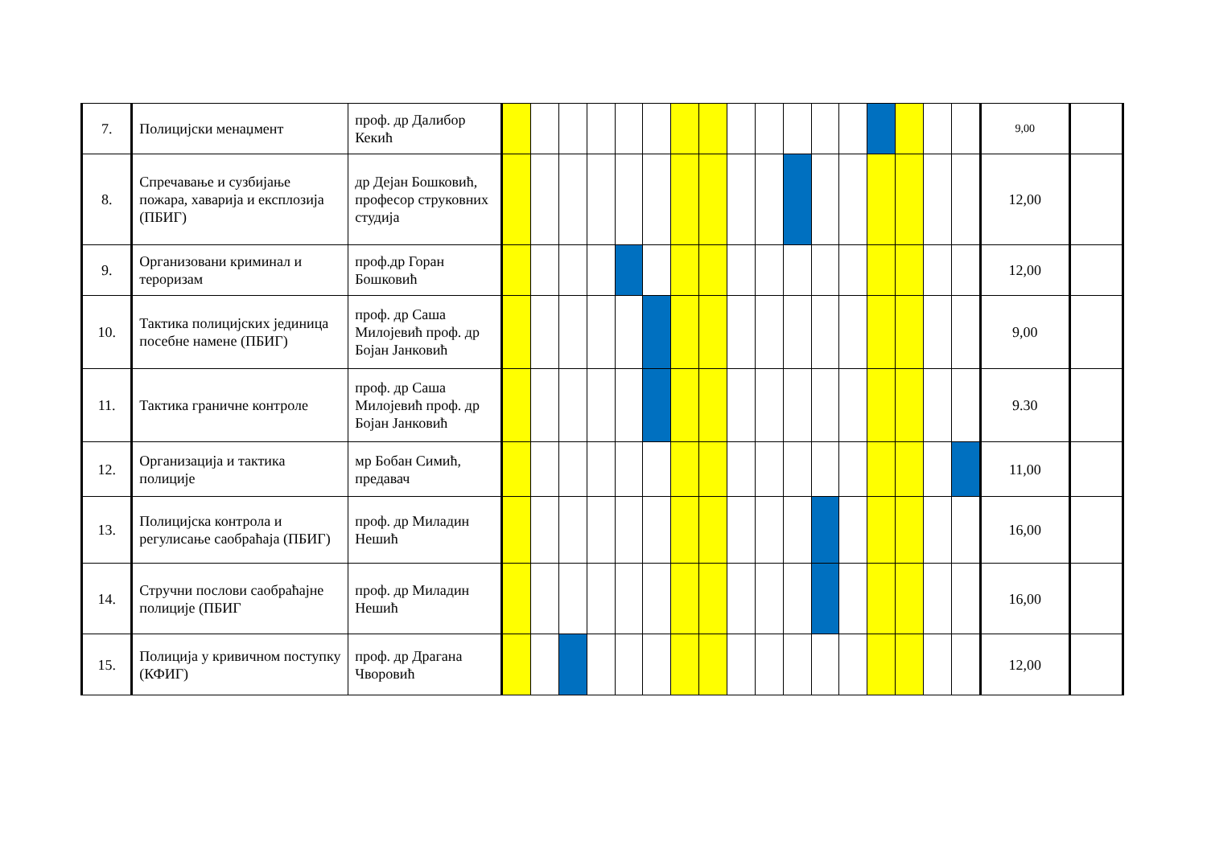| 7. | Полицијски менаџмент | проф. др Далибор Кекић | | | | | | | | | | | | | | | | | | 9,00 | |
| 8. | Спречавање и сузбијање пожара, хаварија и експлозија (ПБИГ) | др Дејан Бошковић, професор струковних студија | | | | | | | | | | | | | | | | | | 12,00 | |
| 9. | Организовани криминал и тероризам | проф.др Горан Бошковић | | | | | | | | | | | | | | | | | | 12,00 | |
| 10. | Тактика полицијских јединица посебне намене (ПБИГ) | проф. др Саша Милојевић проф. др Бојан Јанковић | | | | | | | | | | | | | | | | | | 9,00 | |
| 11. | Тактика граничне контроле | проф. др Саша Милојевић проф. др Бојан Јанковић | | | | | | | | | | | | | | | | | | 9.30 | |
| 12. | Организација и тактика полиције | мр Бобан Симић, предавач | | | | | | | | | | | | | | | | | | 11,00 | |
| 13. | Полицијска контрола и регулисање саобраћаја (ПБИГ) | проф. др Миладин Нешић | | | | | | | | | | | | | | | | | | 16,00 | |
| 14. | Стручни послови саобраћајне полиције (ПБИГ | проф. др Миладин Нешић | | | | | | | | | | | | | | | | | | 16,00 | |
| 15. | Полиција у кривичном поступку (КФИГ) | проф. др Драгана Чворовић | | | | | | | | | | | | | | | | | | 12,00 | |